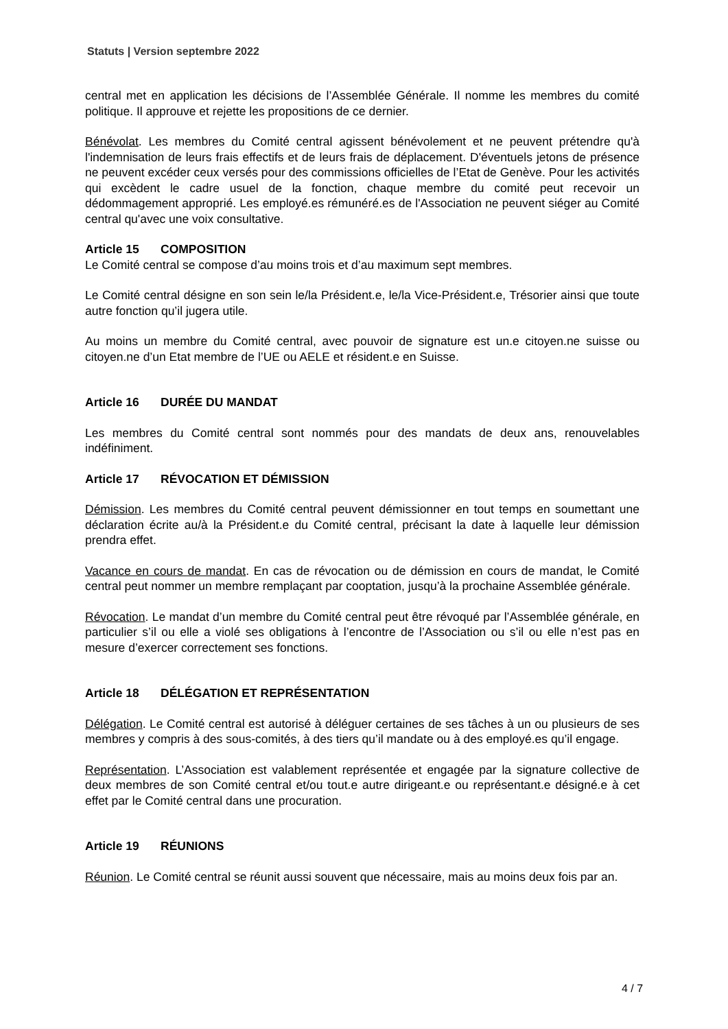Statuts | Version septembre 2022
central met en application les décisions de l’Assemblée Générale. Il nomme les membres du comité politique. Il approuve et rejette les propositions de ce dernier.
Bénévolat. Les membres du Comité central agissent bénévolement et ne peuvent prétendre qu'à l'indemnisation de leurs frais effectifs et de leurs frais de déplacement. D'éventuels jetons de présence ne peuvent excéder ceux versés pour des commissions officielles de l’Etat de Genève. Pour les activités qui excèdent le cadre usuel de la fonction, chaque membre du comité peut recevoir un dédommagement approprié. Les employé.es rémunéré.es de l'Association ne peuvent siéger au Comité central qu'avec une voix consultative.
Article 15 COMPOSITION
Le Comité central se compose d’au moins trois et d’au maximum sept membres.
Le Comité central désigne en son sein le/la Président.e, le/la Vice-Président.e, Trésorier ainsi que toute autre fonction qu’il jugera utile.
Au moins un membre du Comité central, avec pouvoir de signature est un.e citoyen.ne suisse ou citoyen.ne d’un Etat membre de l’UE ou AELE et résident.e en Suisse.
Article 16 DURÉE DU MANDAT
Les membres du Comité central sont nommés pour des mandats de deux ans, renouvelables indéfiniment.
Article 17 RÉVOCATION ET DÉMISSION
Démission. Les membres du Comité central peuvent démissionner en tout temps en soumettant une déclaration écrite au/à la Président.e du Comité central, précisant la date à laquelle leur démission prendra effet.
Vacance en cours de mandat. En cas de révocation ou de démission en cours de mandat, le Comité central peut nommer un membre remplaçant par cooptation, jusqu’à la prochaine Assemblée générale.
Révocation. Le mandat d’un membre du Comité central peut être révoqué par l’Assemblée générale, en particulier s’il ou elle a violé ses obligations à l’encontre de l’Association ou s’il ou elle n’est pas en mesure d’exercer correctement ses fonctions.
Article 18 DÉLÉGATION ET REPRÉSENTATION
Délégation. Le Comité central est autorisé à déléguer certaines de ses tâches à un ou plusieurs de ses membres y compris à des sous-comités, à des tiers qu’il mandate ou à des employé.es qu’il engage.
Représentation. L’Association est valablement représentée et engagée par la signature collective de deux membres de son Comité central et/ou tout.e autre dirigeant.e ou représentant.e désigné.e à cet effet par le Comité central dans une procuration.
Article 19 RÉUNIONS
Réunion. Le Comité central se réunit aussi souvent que nécessaire, mais au moins deux fois par an.
4 / 7